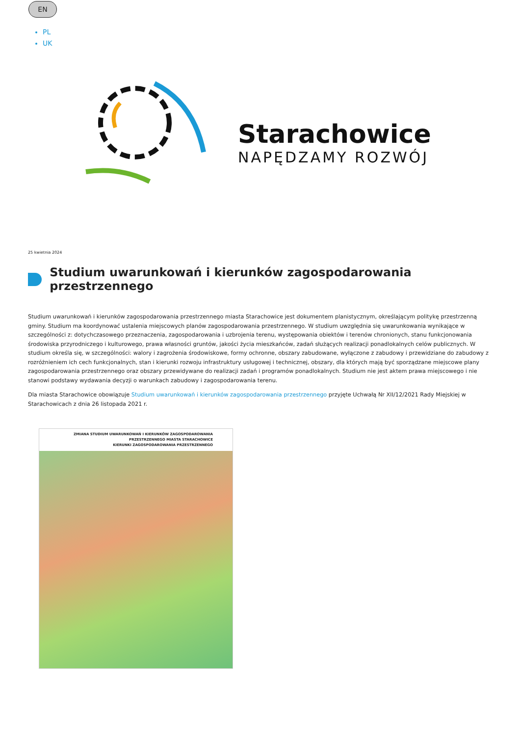EN
PL
UK
Starachowice
NAPĘDZAMY ROZWÓJ
25 kwietnia 2024
Studium uwarunkowań i kierunków zagospodarowania przestrzennego
Studium uwarunkowań i kierunków zagospodarowania przestrzennego miasta Starachowice jest dokumentem planistycznym, określającym politykę przestrzenną gminy. Studium ma koordynować ustalenia miejscowych planów zagospodarowania przestrzennego. W studium uwzględnia się uwarunkowania wynikające w szczególności z: dotychczasowego przeznaczenia, zagospodarowania i uzbrojenia terenu, występowania obiektów i terenów chronionych, stanu funkcjonowania środowiska przyrodniczego i kulturowego, prawa własności gruntów, jakości życia mieszkańców, zadań służących realizacji ponadlokalnych celów publicznych. W studium określa się, w szczególności: walory i zagrożenia środowiskowe, formy ochronne, obszary zabudowane, wyłączone z zabudowy i przewidziane do zabudowy z rozróżnieniem ich cech funkcjonalnych, stan i kierunki rozwoju infrastruktury usługowej i technicznej, obszary, dla których mają być sporządzane miejscowe plany zagospodarowania przestrzennego oraz obszary przewidywane do realizacji zadań i programów ponadlokalnych. Studium nie jest aktem prawa miejscowego i nie stanowi podstawy wydawania decyzji o warunkach zabudowy i zagospodarowania terenu.
Dla miasta Starachowice obowiązuje Studium uwarunkowań i kierunków zagospodarowania przestrzennego przyjęte Uchwałą Nr XII/12/2021 Rady Miejskiej w Starachowicach z dnia 26 listopada 2021 r.
ZMIANA STUDIUM UWARUNKOWAŃ I KIERUNKÓW ZAGOSPODAROWANIA
PRZESTRZENNEGO MIASTA STARACHOWICE
KIERUNKI ZAGOSPODAROWANIA PRZESTRZENNEGO